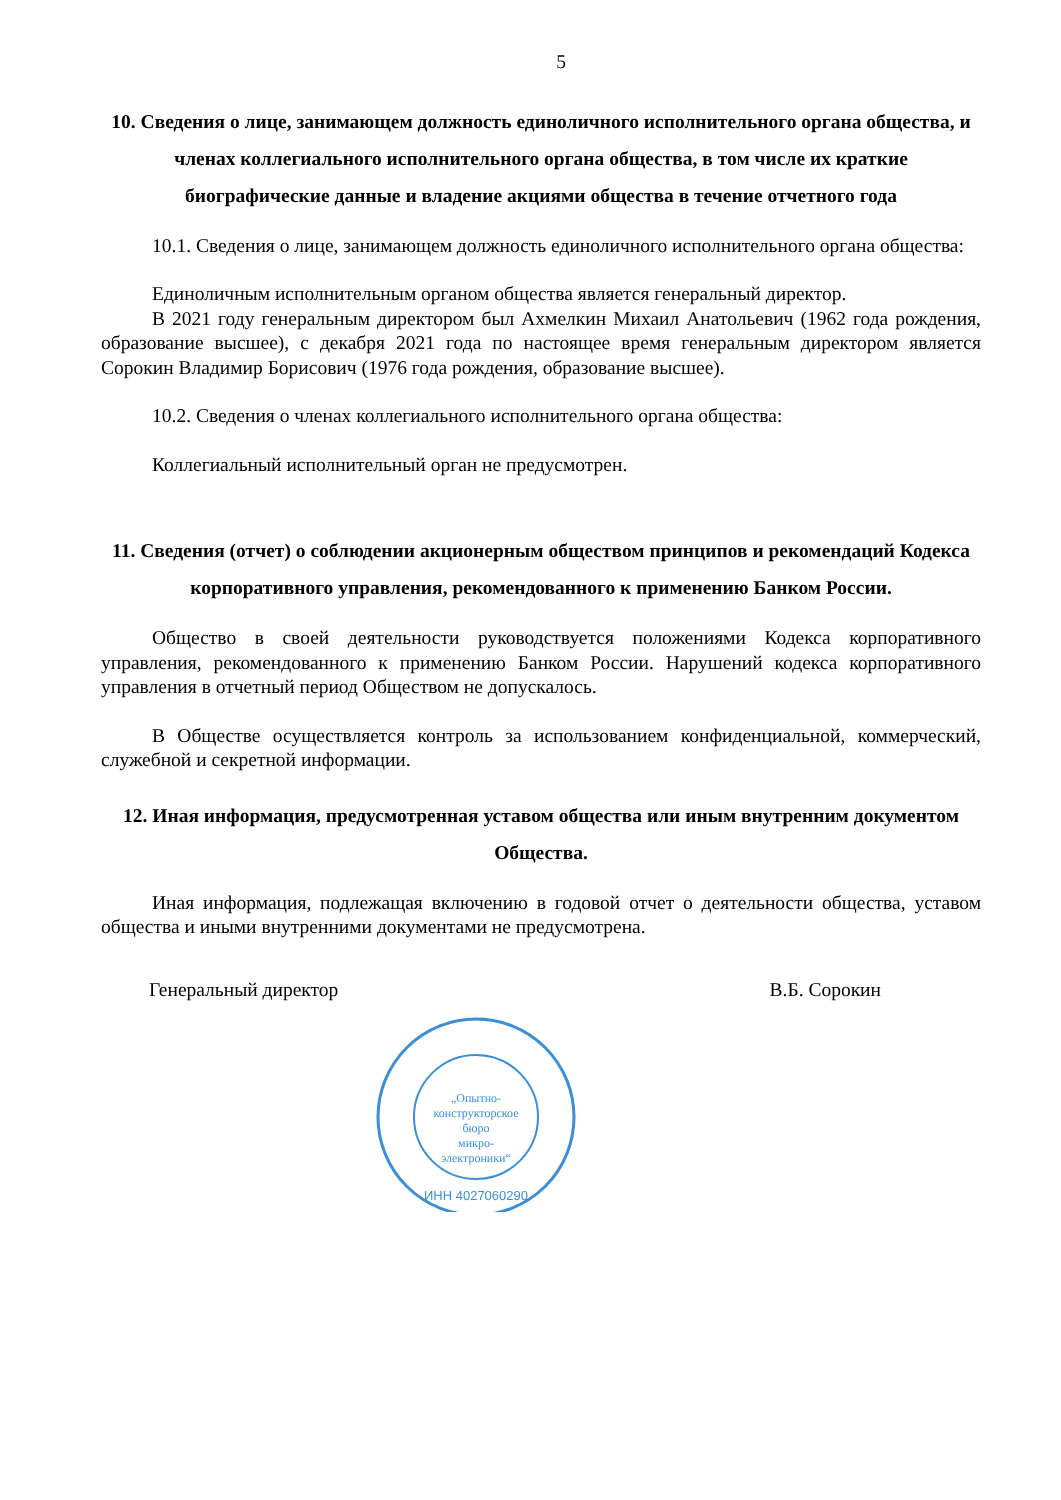5
10. Сведения о лице, занимающем должность единоличного исполнительного органа общества, и членах коллегиального исполнительного органа общества, в том числе их краткие биографические данные и владение акциями общества в течение отчетного года
10.1. Сведения о лице, занимающем должность единоличного исполнительного органа общества:
Единоличным исполнительным органом общества является генеральный директор.
В 2021 году генеральным директором был Ахмелкин Михаил Анатольевич (1962 года рождения, образование высшее), с декабря 2021 года по настоящее время генеральным директором является Сорокин Владимир Борисович (1976 года рождения, образование высшее).
10.2. Сведения о членах коллегиального исполнительного органа общества:
Коллегиальный исполнительный орган не предусмотрен.
11. Сведения (отчет) о соблюдении акционерным обществом принципов и рекомендаций Кодекса корпоративного управления, рекомендованного к применению Банком России.
Общество в своей деятельности руководствуется положениями Кодекса корпоративного управления, рекомендованного к применению Банком России. Нарушений кодекса корпоративного управления в отчетный период Обществом не допускалось.
В Обществе осуществляется контроль за использованием конфиденциальной, коммерческий, служебной и секретной информации.
12. Иная информация, предусмотренная уставом общества или иным внутренним документом Общества.
Иная информация, подлежащая включению в годовой отчет о деятельности общества, уставом общества и иными внутренними документами не предусмотрена.
Генеральный директор В.Б. Сорокин
„Опытно-
конструкторское
бюро
микро-
электроники“
ИНН 4027060290